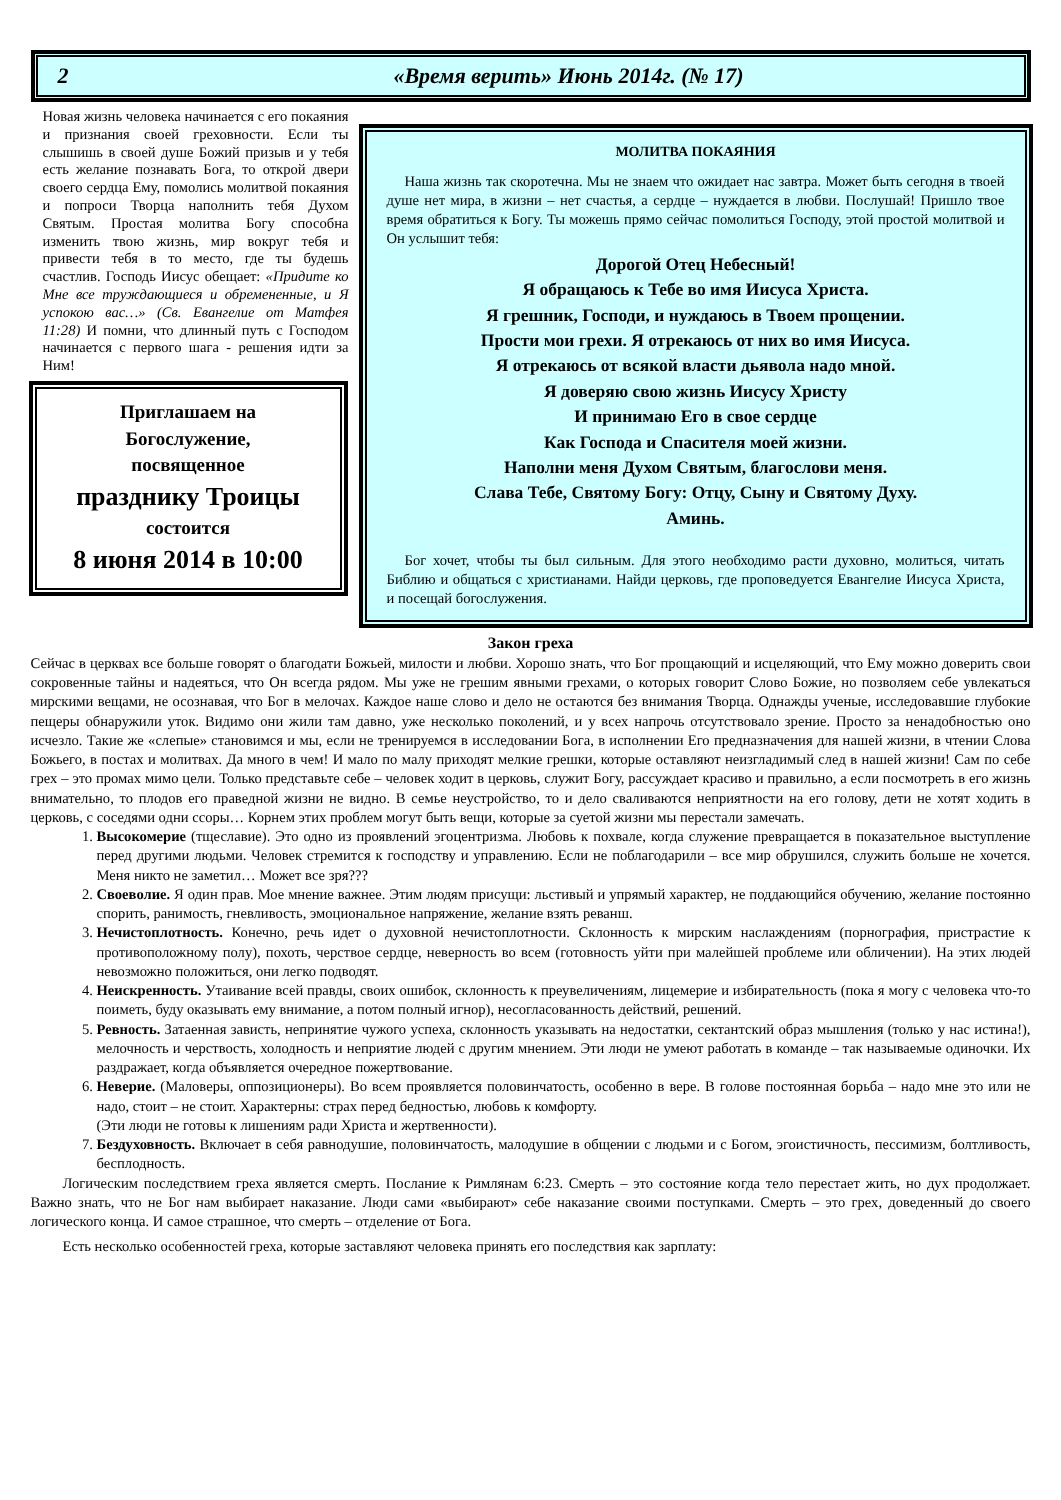2 «Время верить» Июнь 2014г. (№ 17)
Новая жизнь человека начинается с его покаяния и признания своей греховности. Если ты слышишь в своей душе Божий призыв и у тебя есть желание познавать Бога, то открой двери своего сердца Ему, помолись молитвой покаяния и попроси Творца наполнить тебя Духом Святым. Простая молитва Богу способна изменить твою жизнь, мир вокруг тебя и привести тебя в то место, где ты будешь счастлив. Господь Иисус обещает: «Придите ко Мне все труждающиеся и обремененные, и Я успокою вас…» (Св. Евангелие от Матфея 11:28) И помни, что длинный путь с Господом начинается с первого шага - решения идти за Ним!
Приглашаем на
Богослужение,
посвященное
празднику Троицы
состоится
8 июня 2014 в 10:00
МОЛИТВА ПОКАЯНИЯ
Наша жизнь так скоротечна. Мы не знаем что ожидает нас завтра. Может быть сегодня в твоей душе нет мира, в жизни – нет счастья, а сердце – нуждается в любви. Послушай! Пришло твое время обратиться к Богу. Ты можешь прямо сейчас помолиться Господу, этой простой молитвой и Он услышит тебя:
Дорогой Отец Небесный!
Я обращаюсь к Тебе во имя Иисуса Христа.
Я грешник, Господи, и нуждаюсь в Твоем прощении.
Прости мои грехи. Я отрекаюсь от них во имя Иисуса.
Я отрекаюсь от всякой власти дьявола надо мной.
Я доверяю свою жизнь Иисусу Христу
И принимаю Его в свое сердце
Как Господа и Спасителя моей жизни.
Наполни меня Духом Святым, благослови меня.
Слава Тебе, Святому Богу: Отцу, Сыну и Святому Духу.
Аминь.
Бог хочет, чтобы ты был сильным. Для этого необходимо расти духовно, молиться, читать Библию и общаться с христианами. Найди церковь, где проповедуется Евангелие Иисуса Христа, и посещай богослужения.
Закон греха
Сейчас в церквах все больше говорят о благодати Божьей, милости и любви. Хорошо знать, что Бог прощающий и исцеляющий, что Ему можно доверить свои сокровенные тайны и надеяться, что Он всегда рядом. Мы уже не грешим явными грехами, о которых говорит Слово Божие, но позволяем себе увлекаться мирскими вещами, не осознавая, что Бог в мелочах. Каждое наше слово и дело не остаются без внимания Творца. Однажды ученые, исследовавшие глубокие пещеры обнаружили уток. Видимо они жили там давно, уже несколько поколений, и у всех напрочь отсутствовало зрение. Просто за ненадобностью оно исчезло. Такие же «слепые» становимся и мы, если не тренируемся в исследовании Бога, в исполнении Его предназначения для нашей жизни, в чтении Слова Божьего, в постах и молитвах. Да много в чем! И мало по малу приходят мелкие грешки, которые оставляют неизгладимый след в нашей жизни! Сам по себе грех – это промах мимо цели. Только представьте себе – человек ходит в церковь, служит Богу, рассуждает красиво и правильно, а если посмотреть в его жизнь внимательно, то плодов его праведной жизни не видно. В семье неустройство, то и дело сваливаются неприятности на его голову, дети не хотят ходить в церковь, с соседями одни ссоры… Корнем этих проблем могут быть вещи, которые за суетой жизни мы перестали замечать.
1. Высокомерие (тщеславие). Это одно из проявлений эгоцентризма. Любовь к похвале, когда служение превращается в показательное выступление перед другими людьми. Человек стремится к господству и управлению. Если не поблагодарили – все мир обрушился, служить больше не хочется. Меня никто не заметил… Может все зря???
2. Своеволие. Я один прав. Мое мнение важнее. Этим людям присущи: льстивый и упрямый характер, не поддающийся обучению, желание постоянно спорить, ранимость, гневливость, эмоциональное напряжение, желание взять реванш.
3. Нечистоплотность. Конечно, речь идет о духовной нечистоплотности. Склонность к мирским наслаждениям (порнография, пристрастие к противоположному полу), похоть, черствое сердце, неверность во всем (готовность уйти при малейшей проблеме или обличении). На этих людей невозможно положиться, они легко подводят.
4. Неискренность. Утаивание всей правды, своих ошибок, склонность к преувеличениям, лицемерие и избирательность (пока я могу с человека что-то поиметь, буду оказывать ему внимание, а потом полный игнор), несогласованность действий, решений.
5. Ревность. Затаенная зависть, непринятие чужого успеха, склонность указывать на недостатки, сектантский образ мышления (только у нас истина!), мелочность и черствость, холодность и неприятие людей с другим мнением. Эти люди не умеют работать в команде – так называемые одиночки. Их раздражает, когда объявляется очередное пожертвование.
6. Неверие. (Маловеры, оппозиционеры). Во всем проявляется половинчатость, особенно в вере. В голове постоянная борьба – надо мне это или не надо, стоит – не стоит. Характерны: страх перед бедностью, любовь к комфорту.
(Эти люди не готовы к лишениям ради Христа и жертвенности).
7. Бездуховность. Включает в себя равнодушие, половинчатость, малодушие в общении с людьми и с Богом, эгоистичность, пессимизм, болтливость, бесплодность.
Логическим последствием греха является смерть. Послание к Римлянам 6:23. Смерть – это состояние когда тело перестает жить, но дух продолжает. Важно знать, что не Бог нам выбирает наказание. Люди сами «выбирают» себе наказание своими поступками. Смерть – это грех, доведенный до своего логического конца. И самое страшное, что смерть – отделение от Бога.
Есть несколько особенностей греха, которые заставляют человека принять его последствия как зарплату: